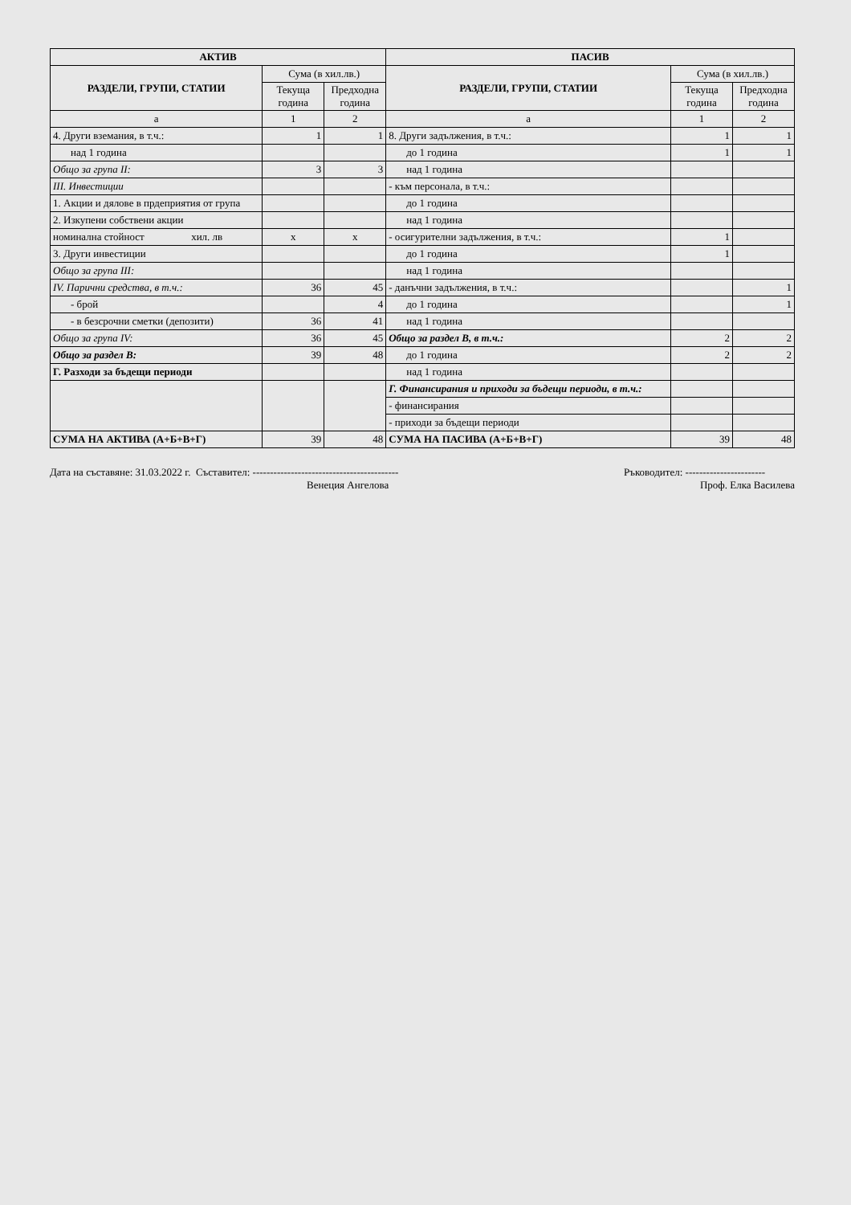| АКТИВ | | | ПАСИВ | | |
| --- | --- | --- | --- | --- | --- |
| РАЗДЕЛИ, ГРУПИ, СТАТИИ | Сума (в хил.лв.) | | РАЗДЕЛИ, ГРУПИ, СТАТИИ | Сума (в хил.лв.) | |
| | Текуща година | Предходна година | | Текуща година | Предходна година |
| а | 1 | 2 | а | 1 | 2 |
| 4. Други вземания, в т.ч.: | 1 | 1 | 8. Други задължения, в т.ч.: | 1 | 1 |
| над 1 година | | | до 1 година | 1 | 1 |
| Общо за група II: | 3 | 3 | над 1 година | | |
| III. Инвестиции | | | - към персонала, в т.ч.: | | |
| 1. Акции и дялове в прдеприятия от група | | | до 1 година | | |
| 2. Изкупени собствени акции | | | над 1 година | | |
| номинална стойност хил. лв | x | x | - осигурителни задължения, в т.ч.: | 1 | |
| 3. Други инвестиции | | | до 1 година | 1 | |
| Общо за група III: | | | над 1 година | | |
| IV. Парични средства, в т.ч.: | 36 | 45 | - данъчни задължения, в т.ч.: | | 1 |
| - брой | | 4 | до 1 година | | 1 |
| - в безсрочни сметки (депозити) | 36 | 41 | над 1 година | | |
| Общо за група IV: | 36 | 45 | Общо за раздел В, в т.ч.: | 2 | 2 |
| Общо за раздел В: | 39 | 48 | до 1 година | 2 | 2 |
| Г. Разходи за бъдещи периоди | | | над 1 година | | |
| | | | Г. Финансирания и приходи за бъдещи периоди, в т.ч.: | | |
| | | | - финансирания | | |
| | | | - приходи за бъдещи периоди | | |
| СУМА НА АКТИВА (А+Б+В+Г) | 39 | 48 | СУМА НА ПАСИВА (А+Б+В+Г) | 39 | 48 |
Дата на съставяне: 31.03.2022 г. Съставител: ------------------------------------------
Венеция Ангелова
Ръководител: -----------------------
Проф. Елка Василева